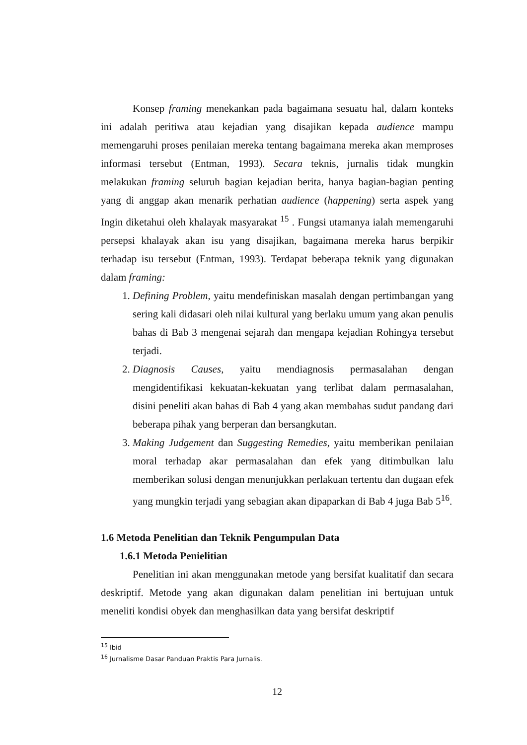Konsep framing menekankan pada bagaimana sesuatu hal, dalam konteks ini adalah peritiwa atau kejadian yang disajikan kepada audience mampu memengaruhi proses penilaian mereka tentang bagaimana mereka akan memproses informasi tersebut (Entman, 1993). Secara teknis, jurnalis tidak mungkin melakukan framing seluruh bagian kejadian berita, hanya bagian-bagian penting yang di anggap akan menarik perhatian audience (happening) serta aspek yang Ingin diketahui oleh khalayak masyarakat <sup>15</sup> . Fungsi utamanya ialah memengaruhi persepsi khalayak akan isu yang disajikan, bagaimana mereka harus berpikir terhadap isu tersebut (Entman, 1993). Terdapat beberapa teknik yang digunakan dalam framing:
1. Defining Problem, yaitu mendefiniskan masalah dengan pertimbangan yang sering kali didasari oleh nilai kultural yang berlaku umum yang akan penulis bahas di Bab 3 mengenai sejarah dan mengapa kejadian Rohingya tersebut terjadi.
2. Diagnosis Causes, yaitu mendiagnosis permasalahan dengan mengidentifikasi kekuatan-kekuatan yang terlibat dalam permasalahan, disini peneliti akan bahas di Bab 4 yang akan membahas sudut pandang dari beberapa pihak yang berperan dan bersangkutan.
3. Making Judgement dan Suggesting Remedies, yaitu memberikan penilaian moral terhadap akar permasalahan dan efek yang ditimbulkan lalu memberikan solusi dengan menunjukkan perlakuan tertentu dan dugaan efek yang mungkin terjadi yang sebagian akan dipaparkan di Bab 4 juga Bab 5<sup>16</sup>.
1.6 Metoda Penelitian dan Teknik Pengumpulan Data
1.6.1 Metoda Penielitian
Penelitian ini akan menggunakan metode yang bersifat kualitatif dan secara deskriptif. Metode yang akan digunakan dalam penelitian ini bertujuan untuk meneliti kondisi obyek dan menghasilkan data yang bersifat deskriptif
<sup>15</sup> Ibid
<sup>16</sup> Jurnalisme Dasar Panduan Praktis Para Jurnalis.
12